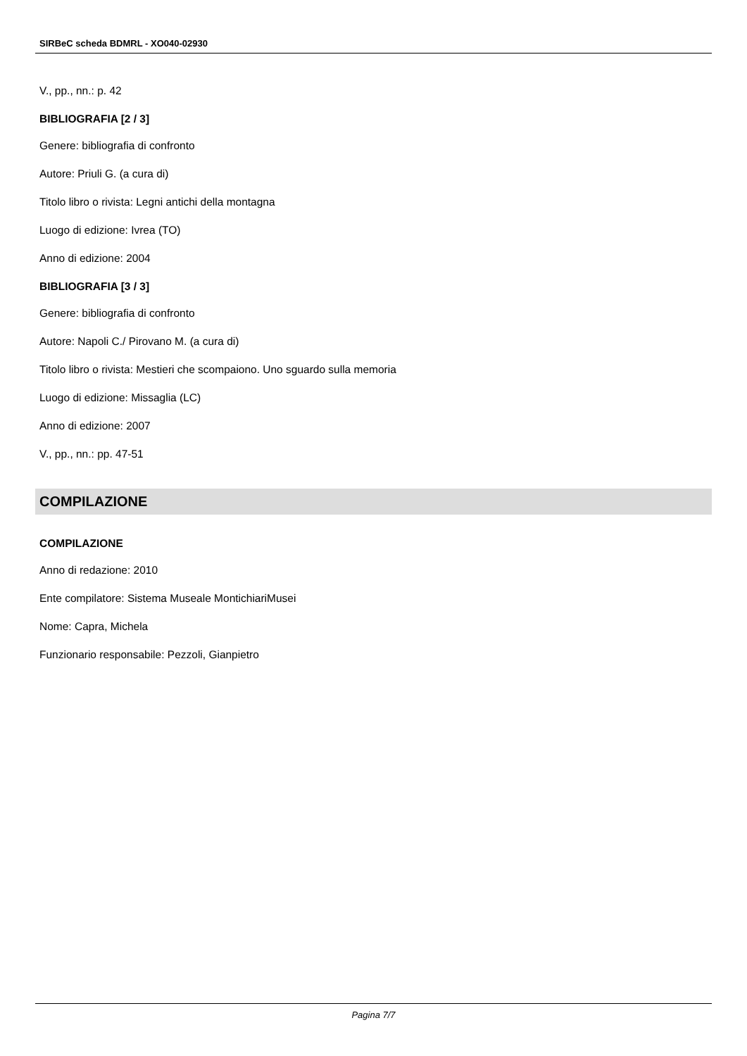SIRBeC scheda BDMRL - XO040-02930
V., pp., nn.: p. 42
BIBLIOGRAFIA [2 / 3]
Genere: bibliografia di confronto
Autore: Priuli G. (a cura di)
Titolo libro o rivista: Legni antichi della montagna
Luogo di edizione: Ivrea (TO)
Anno di edizione: 2004
BIBLIOGRAFIA [3 / 3]
Genere: bibliografia di confronto
Autore: Napoli C./ Pirovano M. (a cura di)
Titolo libro o rivista: Mestieri che scompaiono. Uno sguardo sulla memoria
Luogo di edizione: Missaglia (LC)
Anno di edizione: 2007
V., pp., nn.: pp. 47-51
COMPILAZIONE
COMPILAZIONE
Anno di redazione: 2010
Ente compilatore: Sistema Museale MontichiariMusei
Nome: Capra, Michela
Funzionario responsabile: Pezzoli, Gianpietro
Pagina 7/7